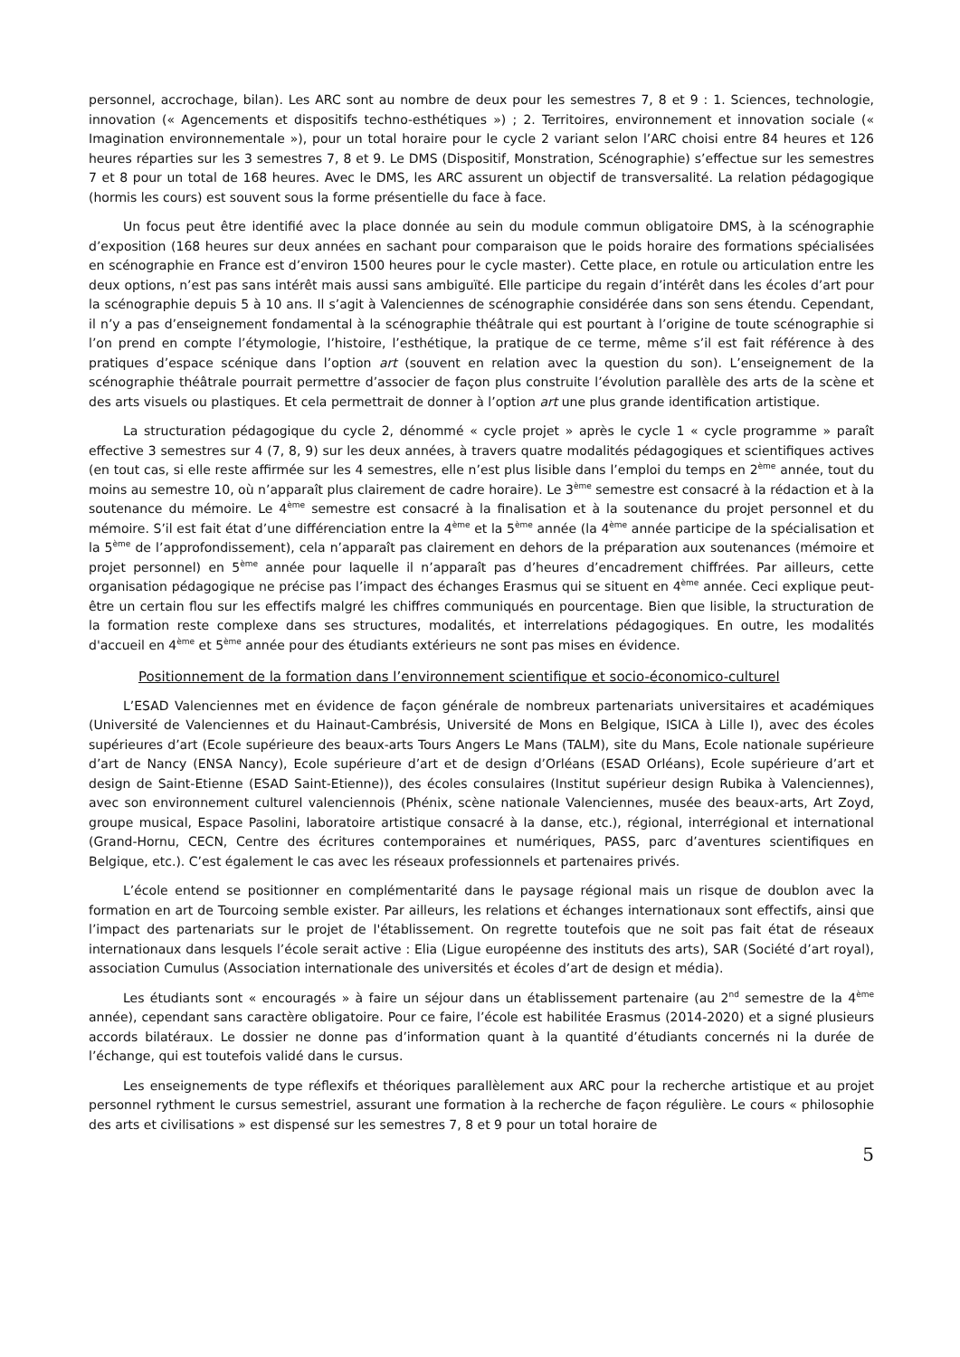personnel, accrochage, bilan). Les ARC sont au nombre de deux pour les semestres 7, 8 et 9 : 1. Sciences, technologie, innovation (« Agencements et dispositifs techno-esthétiques ») ; 2. Territoires, environnement et innovation sociale (« Imagination environnementale »), pour un total horaire pour le cycle 2 variant selon l’ARC choisi entre 84 heures et 126 heures réparties sur les 3 semestres 7, 8 et 9. Le DMS (Dispositif, Monstration, Scénographie) s’effectue sur les semestres 7 et 8 pour un total de 168 heures. Avec le DMS, les ARC assurent un objectif de transversalité. La relation pédagogique (hormis les cours) est souvent sous la forme présentielle du face à face.
Un focus peut être identifié avec la place donnée au sein du module commun obligatoire DMS, à la scénographie d’exposition (168 heures sur deux années en sachant pour comparaison que le poids horaire des formations spécialisées en scénographie en France est d’environ 1500 heures pour le cycle master). Cette place, en rotule ou articulation entre les deux options, n’est pas sans intérêt mais aussi sans ambiguïté. Elle participe du regain d’intérêt dans les écoles d’art pour la scénographie depuis 5 à 10 ans. Il s’agit à Valenciennes de scénographie considérée dans son sens étendu. Cependant, il n’y a pas d’enseignement fondamental à la scénographie théâtrale qui est pourtant à l’origine de toute scénographie si l’on prend en compte l’étymologie, l’histoire, l’esthétique, la pratique de ce terme, même s’il est fait référence à des pratiques d’espace scénique dans l’option art (souvent en relation avec la question du son). L’enseignement de la scénographie théâtrale pourrait permettre d’associer de façon plus construite l’évolution parallèle des arts de la scène et des arts visuels ou plastiques. Et cela permettrait de donner à l’option art une plus grande identification artistique.
La structuration pédagogique du cycle 2, dénommé « cycle projet » après le cycle 1 « cycle programme » paraît effective 3 semestres sur 4 (7, 8, 9) sur les deux années, à travers quatre modalités pédagogiques et scientifiques actives (en tout cas, si elle reste affirmée sur les 4 semestres, elle n’est plus lisible dans l’emploi du temps en 2<sup>ème</sup> année, tout du moins au semestre 10, où n’apparaît plus clairement de cadre horaire). Le 3<sup>ème</sup> semestre est consacré à la rédaction et à la soutenance du mémoire. Le 4<sup>ème</sup> semestre est consacré à la finalisation et à la soutenance du projet personnel et du mémoire. S’il est fait état d’une différenciation entre la 4<sup>ème</sup> et la 5<sup>ème</sup> année (la 4<sup>ème</sup> année participe de la spécialisation et la 5<sup>ème</sup> de l’approfondissement), cela n’apparaît pas clairement en dehors de la préparation aux soutenances (mémoire et projet personnel) en 5<sup>ème</sup> année pour laquelle il n’apparaît pas d’heures d’encadrement chiffrées. Par ailleurs, cette organisation pédagogique ne précise pas l’impact des échanges Erasmus qui se situent en 4<sup>ème</sup> année. Ceci explique peut-être un certain flou sur les effectifs malgré les chiffres communiqués en pourcentage. Bien que lisible, la structuration de la formation reste complexe dans ses structures, modalités, et interrelations pédagogiques. En outre, les modalités d'accueil en 4<sup>ème</sup> et 5<sup>ème</sup> année pour des étudiants extérieurs ne sont pas mises en évidence.
Positionnement de la formation dans l’environnement scientifique et socio-économico-culturel
L’ESAD Valenciennes met en évidence de façon générale de nombreux partenariats universitaires et académiques (Université de Valenciennes et du Hainaut-Cambrésis, Université de Mons en Belgique, ISICA à Lille I), avec des écoles supérieures d’art (Ecole supérieure des beaux-arts Tours Angers Le Mans (TALM), site du Mans, Ecole nationale supérieure d’art de Nancy (ENSA Nancy), Ecole supérieure d’art et de design d’Orléans (ESAD Orléans), Ecole supérieure d’art et design de Saint-Etienne (ESAD Saint-Etienne)), des écoles consulaires (Institut supérieur design Rubika à Valenciennes), avec son environnement culturel valenciennois (Phénix, scène nationale Valenciennes, musée des beaux-arts, Art Zoyd, groupe musical, Espace Pasolini, laboratoire artistique consacré à la danse, etc.), régional, interrégional et international (Grand-Hornu, CECN, Centre des écritures contemporaines et numériques, PASS, parc d’aventures scientifiques en Belgique, etc.). C’est également le cas avec les réseaux professionnels et partenaires privés.
L’école entend se positionner en complémentarité dans le paysage régional mais un risque de doublon avec la formation en art de Tourcoing semble exister. Par ailleurs, les relations et échanges internationaux sont effectifs, ainsi que l’impact des partenariats sur le projet de l'établissement. On regrette toutefois que ne soit pas fait état de réseaux internationaux dans lesquels l’école serait active : Elia (Ligue européenne des instituts des arts), SAR (Société d’art royal), association Cumulus (Association internationale des universités et écoles d’art de design et média).
Les étudiants sont « encouragés » à faire un séjour dans un établissement partenaire (au 2<sup>nd</sup> semestre de la 4<sup>ème</sup> année), cependant sans caractère obligatoire. Pour ce faire, l’école est habilitée Erasmus (2014-2020) et a signé plusieurs accords bilatéraux. Le dossier ne donne pas d’information quant à la quantité d’étudiants concernés ni la durée de l’échange, qui est toutefois validé dans le cursus.
Les enseignements de type réflexifs et théoriques parallèlement aux ARC pour la recherche artistique et au projet personnel rythment le cursus semestriel, assurant une formation à la recherche de façon régulière. Le cours « philosophie des arts et civilisations » est dispensé sur les semestres 7, 8 et 9 pour un total horaire de
5